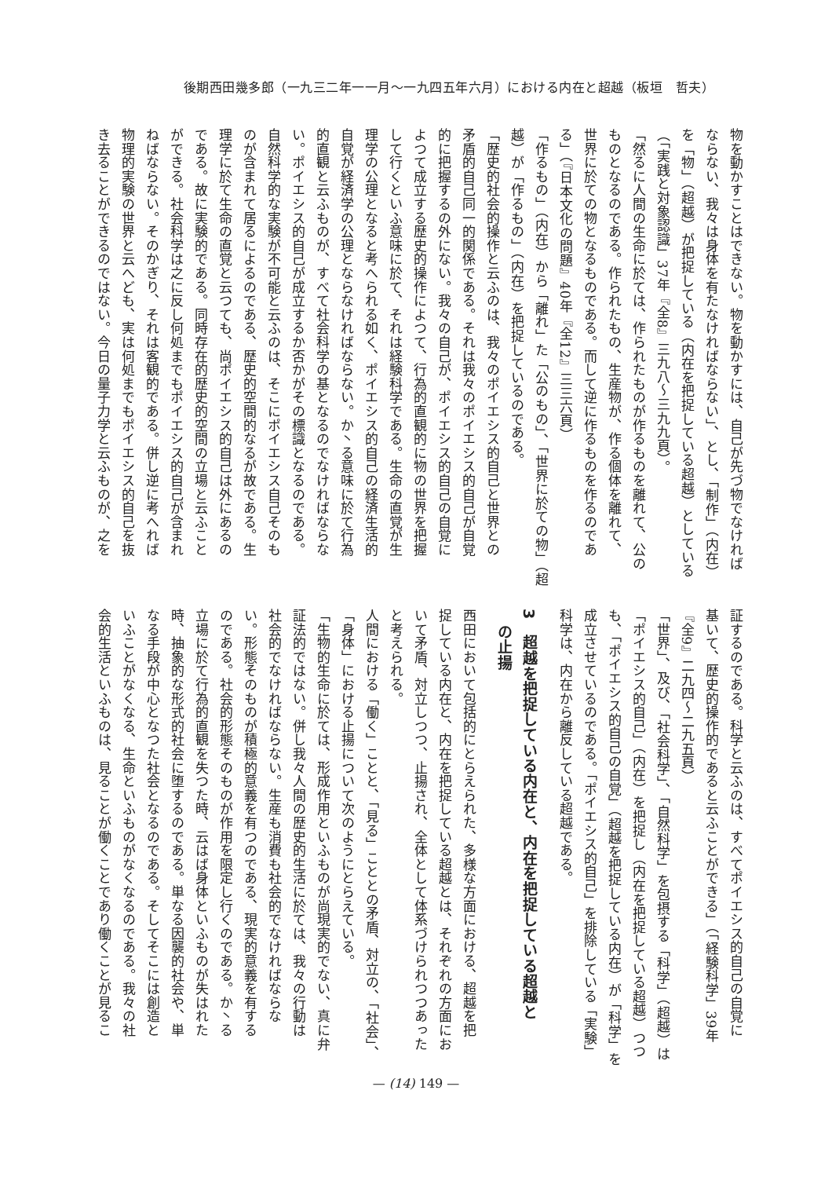後期西田幾多郎（一九三二年一一月～一九四五年六月）における内在と超越（板垣　哲夫）
物を動かすことはできない。物を動かすには、自己が先づ物でなければ
ならない、我々は身体を有たなければならない」、とし、「制作」（内在）
を「物」（超越）が把捉している（内在を把捉している超越）としている
（「実践と対象認識」37年『全8』三九八～三九九頁）。
「然るに人間の生命に於ては、作られたものが作るものを離れて、公の
ものとなるのである。作られたもの、生産物が、作る個体を離れて、
世界に於ての物となるものである。而して逆に作るものを作るのであ
る」（『日本文化の問題』40年『全12』三三六頁）
「作るもの」（内在）から「離れ」た「公のもの」、「世界に於ての物」（超
越）が「作るもの」（内在）を把捉しているのである。
「歴史的社会的操作と云ふのは、我々のポイエシス的自己と世界との
矛盾的自己同一的関係である。それは我々のポイエシス的自己が自覚
的に把握するの外にない。我々の自己が、ポイエシス的自己の自覚に
よつて成立する歴史的操作によつて、行為的直観的に物の世界を把握
して行くといふ意味に於て、それは経験科学である。生命の直覚が生
理学の公理となると考へられる如く、ポイエシス的自己の経済生活的
自覚が経済学の公理とならなければならない。か丶る意味に於て行為
的直観と云ふものが、すべて社会科学の基となるのでなければならな
い。ポイエシス的自己が成立するか否かがその標識となるのである。
自然科学的な実験が不可能と云ふのは、そこにポイエシス自己そのも
のが含まれて居るによるのである、歴史的空間的なるが故である。生
理学に於て生命の直覚と云つても、尚ポイエシス的自己は外にあるの
である。故に実験的である。同時存在的歴史的空間の立場と云ふこと
ができる。社会科学は之に反し何処までもポイエシス的自己が含まれ
ねばならない。そのかぎり、それは客観的である。併し逆に考へれば
物理的実験の世界と云へども、実は何処までもポイエシス的自己を抜
き去ることができるのではない。今日の量子力学と云ふものが、之を
証するのである。科学と云ふのは、すべてポイエシス的自己の自覚に
基いて、歴史的操作的であると云ふことができる」（「経験科学」39年
『全9』二九四～二九五頁）
「世界」、及び、「社会科学」、「自然科学」を包摂する「科学」（超越）は
「ポイエシス的自己」（内在）を把捉し（内在を把捉している超越）つつ
も、「ポイエシス的自己の自覚」（超越を把捉している内在）が「科学」を
成立させているのである。「ポイエシス的自己」を排除している「実験」
科学は、内在から離反している超越である。
3　超越を把捉している内在と、内在を把捉している超越と
　の止揚
西田において包括的にとらえられた、多様な方面における、超越を把
捉している内在と、内在を把捉している超越とは、それぞれの方面にお
いて矛盾、対立しつつ、止揚され、全体として体系づけられつつあった
と考えられる。
人間における「働く」ことと、「見る」こととの矛盾、対立の、「社会」、
「身体」における止揚について次のようにとらえている。
「生物的生命に於ては、形成作用といふものが尚現実的でない、真に弁
証法的ではない。併し我々人間の歴史的生活に於ては、我々の行動は
社会的でなければならない。生産も消費も社会的でなければならな
い。形態そのものが積極的意義を有つのである、現実的意義を有する
のである。社会的形態そのものが作用を限定し行くのである。か丶る
立場に於て行為的直観を失つた時、云はば身体といふものが失はれた
時、抽象的な形式的社会に堕するのである。単なる因襲的社会や、単
なる手段が中心となつた社会となるのである。そしてそこには創造と
いふことがなくなる、生命といふものがなくなるのである。我々の社
会的生活といふものは、見ることが働くことであり働くことが見るこ
— (14) 149 —